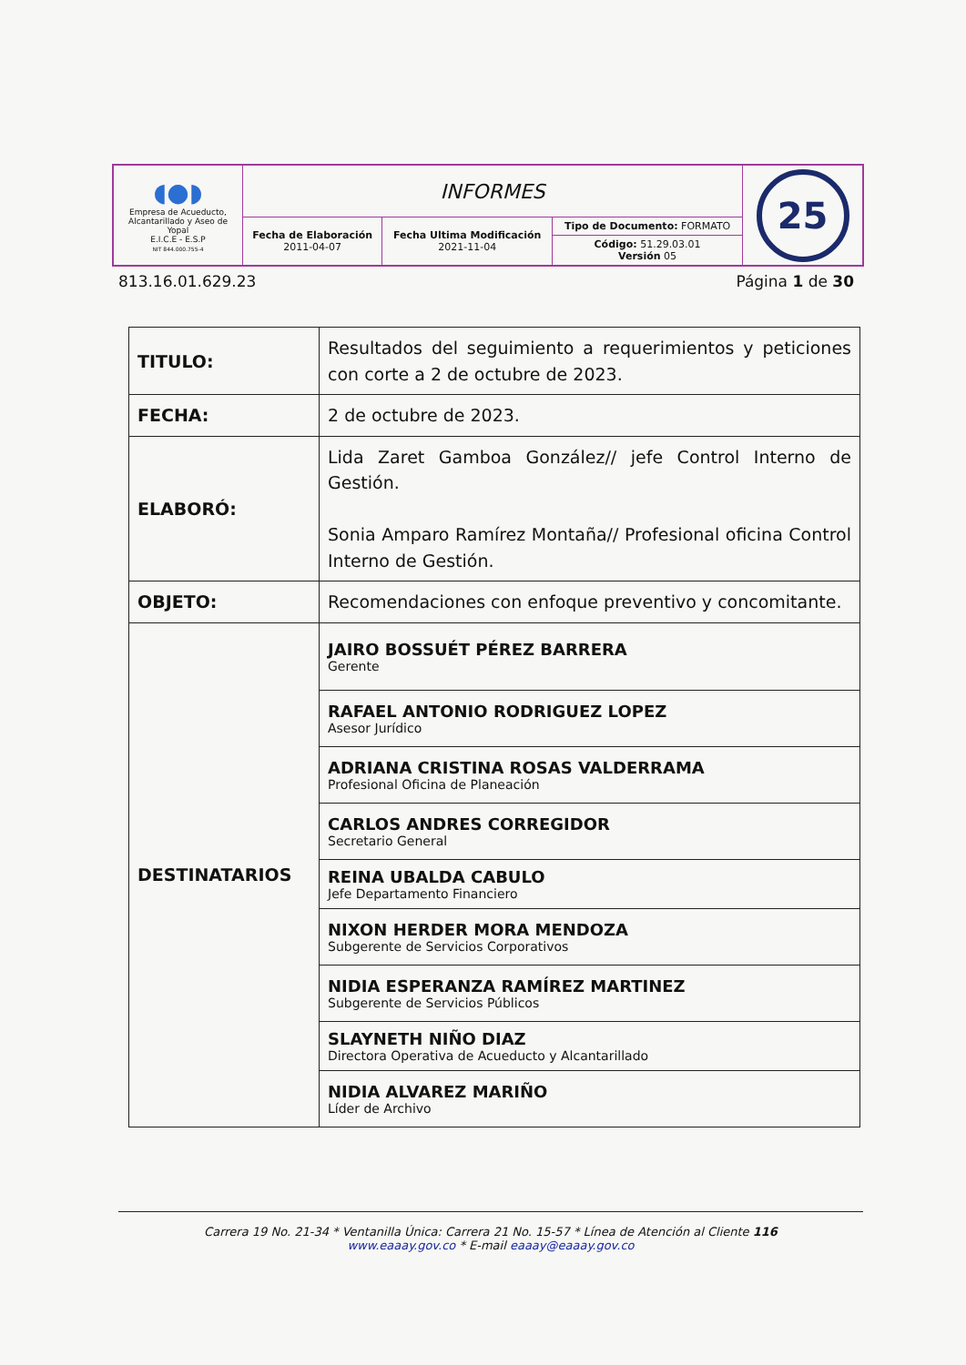| ◖●◗ Empresa de Acueducto, Alcantarillado y Aseo de Yopal E.I.C.E - E.S.P NIT 844.000.755-4 | INFORMES | | | 25 |
| | Fecha de Elaboración 2011-04-07 | Fecha Ultima Modificación 2021-11-04 | Tipo de Documento: FORMATO | |
| | | | Código: 51.29.03.01 Versión 05 | |
813.16.01.629.23 Página 1 de 30
| TITULO: | Resultados del seguimiento a requerimientos y peticiones con corte a 2 de octubre de 2023. |
| FECHA: | 2 de octubre de 2023. |
| ELABORÓ: | Lida Zaret Gamboa González// jefe Control Interno de Gestión. Sonia Amparo Ramírez Montaña// Profesional oficina Control Interno de Gestión. |
| OBJETO: | Recomendaciones con enfoque preventivo y concomitante. |
| DESTINATARIOS | JAIRO BOSSUÉT PÉREZ BARRERA Gerente |
| | RAFAEL ANTONIO RODRIGUEZ LOPEZ Asesor Jurídico |
| | ADRIANA CRISTINA ROSAS VALDERRAMA Profesional Oficina de Planeación |
| | CARLOS ANDRES CORREGIDOR Secretario General |
| | REINA UBALDA CABULO Jefe Departamento Financiero |
| | NIXON HERDER MORA MENDOZA Subgerente de Servicios Corporativos |
| | NIDIA ESPERANZA RAMÍREZ MARTINEZ Subgerente de Servicios Públicos |
| | SLAYNETH NIÑO DIAZ Directora Operativa de Acueducto y Alcantarillado |
| | NIDIA ALVAREZ MARIÑO Líder de Archivo |
Carrera 19 No. 21-34 * Ventanilla Única: Carrera 21 No. 15-57 * Línea de Atención al Cliente 116
www.eaaay.gov.co * E-mail eaaay@eaaay.gov.co